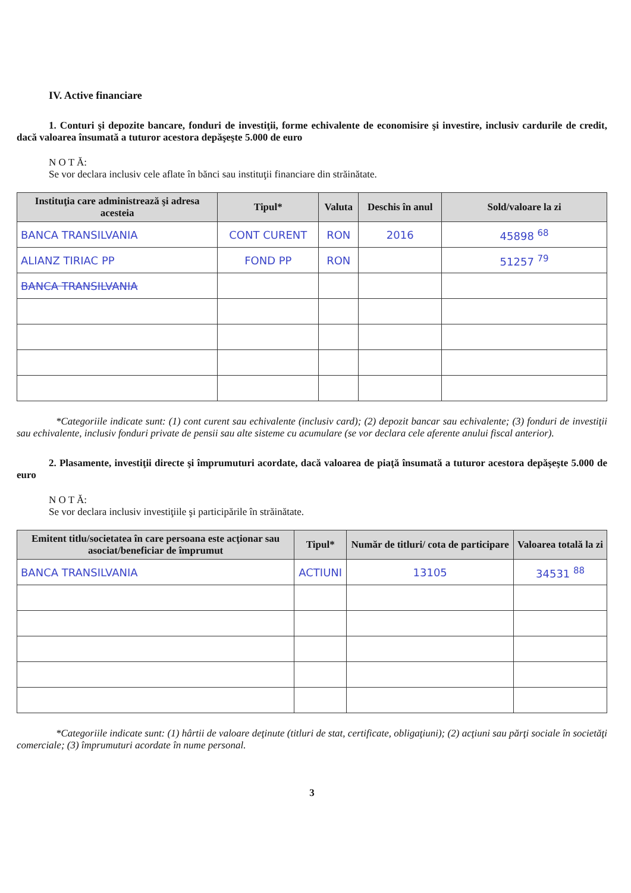IV. Active financiare
1. Conturi şi depozite bancare, fonduri de investiţii, forme echivalente de economisire şi investire, inclusiv cardurile de credit, dacă valoarea însumată a tuturor acestora depăşeşte 5.000 de euro
N O T Ă:
Se vor declara inclusiv cele aflate în bănci sau instituţii financiare din străinătate.
| Instituţia care administrează şi adresa acesteia | Tipul* | Valuta | Deschis în anul | Sold/valoare la zi |
| --- | --- | --- | --- | --- |
| BANCA TRANSILVANIA | CONT CURENT | RON | 2016 | 45898 <sup>68</sup> |
| ALIANZ TIRIAC PP | FOND PP | RON | | 51257 <sup>79</sup> |
| BANCA TRANSILVANIA | | | | |
*Categoriile indicate sunt: (1) cont curent sau echivalente (inclusiv card); (2) depozit bancar sau echivalente; (3) fonduri de investiţii sau echivalente, inclusiv fonduri private de pensii sau alte sisteme cu acumulare (se vor declara cele aferente anului fiscal anterior).
2. Plasamente, investiţii directe şi împrumuturi acordate, dacă valoarea de piaţă însumată a tuturor acestora depăşeşte 5.000 de euro
N O T Ă:
Se vor declara inclusiv investiţiile şi participările în străinătate.
| Emitent titlu/societatea în care persoana este acţionar sau asociat/beneficiar de împrumut | Tipul* | Număr de titluri/ cota de participare | Valoarea totală la zi |
| --- | --- | --- | --- |
| BANCA TRANSILVANIA | ACTIUNI | 13105 | 34531 <sup>88</sup> |
*Categoriile indicate sunt: (1) hârtii de valoare deţinute (titluri de stat, certificate, obligaţiuni); (2) acţiuni sau părţi sociale în societăţi comerciale; (3) împrumuturi acordate în nume personal.
3